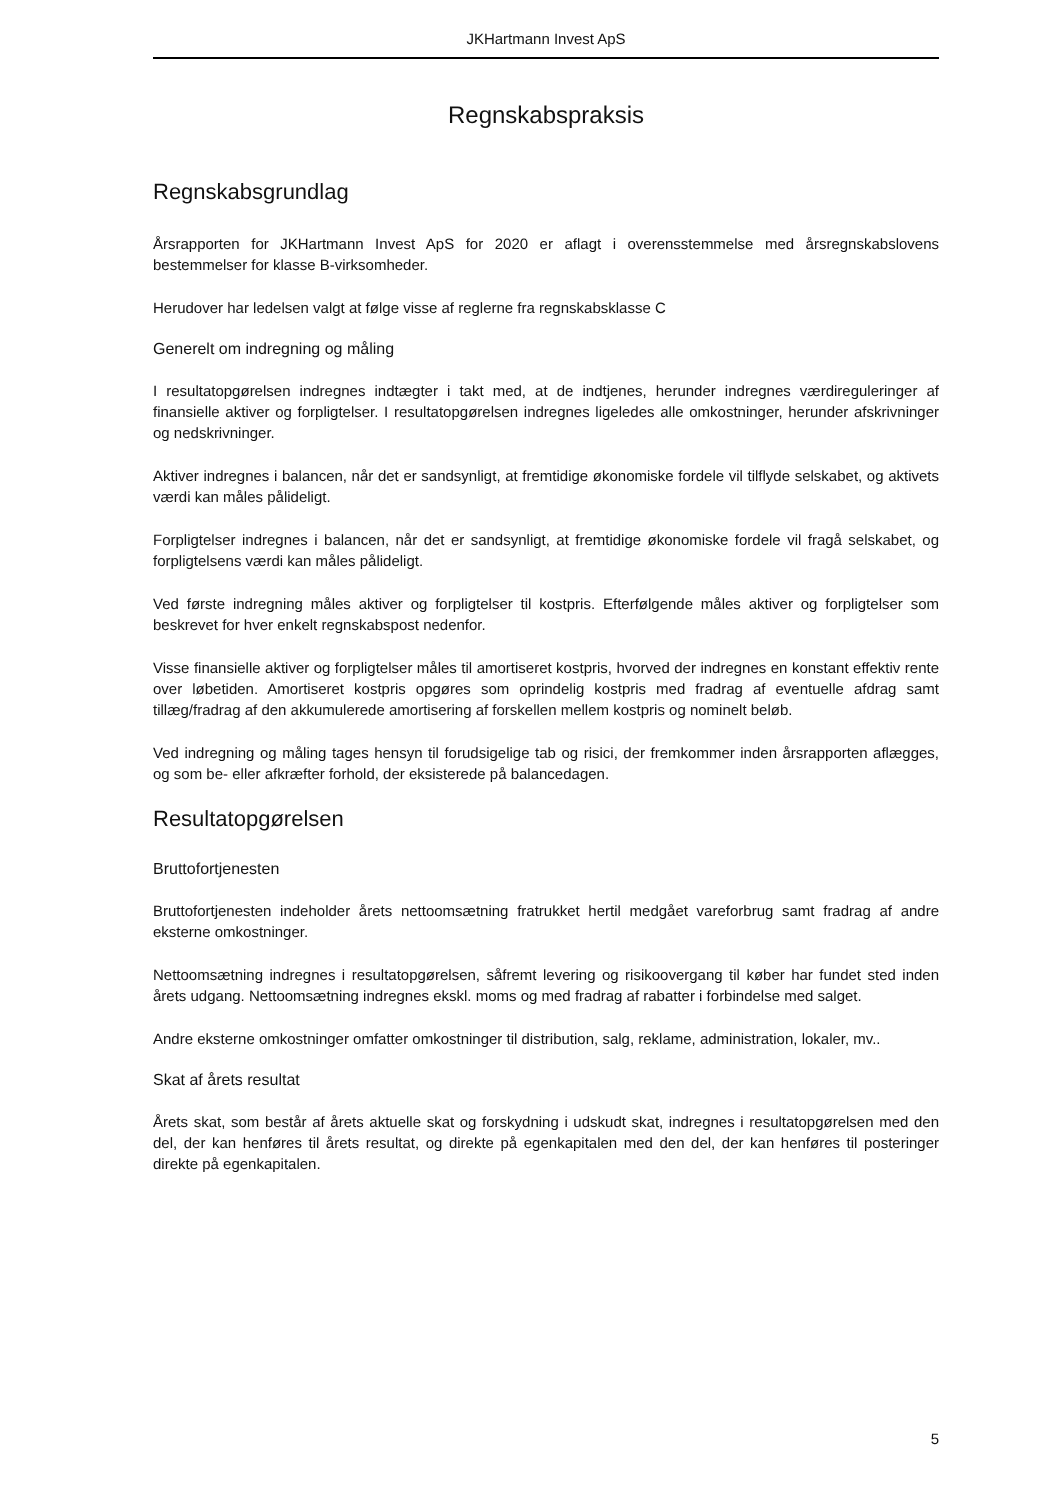JKHartmann Invest ApS
Regnskabspraksis
Regnskabsgrundlag
Årsrapporten for JKHartmann Invest ApS for 2020 er aflagt i overensstemmelse med årsregnskabslovens bestemmelser for klasse B-virksomheder.
Herudover har ledelsen valgt at følge visse af reglerne fra regnskabsklasse C
Generelt om indregning og måling
I resultatopgørelsen indregnes indtægter i takt med, at de indtjenes, herunder indregnes værdireguleringer af finansielle aktiver og forpligtelser. I resultatopgørelsen indregnes ligeledes alle omkostninger, herunder afskrivninger og nedskrivninger.
Aktiver indregnes i balancen, når det er sandsynligt, at fremtidige økonomiske fordele vil tilflyde selskabet, og aktivets værdi kan måles pålideligt.
Forpligtelser indregnes i balancen, når det er sandsynligt, at fremtidige økonomiske fordele vil fragå selskabet, og forpligtelsens værdi kan måles pålideligt.
Ved første indregning måles aktiver og forpligtelser til kostpris. Efterfølgende måles aktiver og forpligtelser som beskrevet for hver enkelt regnskabspost nedenfor.
Visse finansielle aktiver og forpligtelser måles til amortiseret kostpris, hvorved der indregnes en konstant effektiv rente over løbetiden. Amortiseret kostpris opgøres som oprindelig kostpris med fradrag af eventuelle afdrag samt tillæg/fradrag af den akkumulerede amortisering af forskellen mellem kostpris og nominelt beløb.
Ved indregning og måling tages hensyn til forudsigelige tab og risici, der fremkommer inden årsrapporten aflægges, og som be- eller afkræfter forhold, der eksisterede på balancedagen.
Resultatopgørelsen
Bruttofortjenesten
Bruttofortjenesten indeholder årets nettoomsætning fratrukket hertil medgået vareforbrug samt fradrag af andre eksterne omkostninger.
Nettoomsætning indregnes i resultatopgørelsen, såfremt levering og risikoovergang til køber har fundet sted inden årets udgang. Nettoomsætning indregnes ekskl. moms og med fradrag af rabatter i forbindelse med salget.
Andre eksterne omkostninger omfatter omkostninger til distribution, salg, reklame, administration, lokaler, mv..
Skat af årets resultat
Årets skat, som består af årets aktuelle skat og forskydning i udskudt skat, indregnes i resultatopgørelsen med den del, der kan henføres til årets resultat, og direkte på egenkapitalen med den del, der kan henføres til posteringer direkte på egenkapitalen.
5